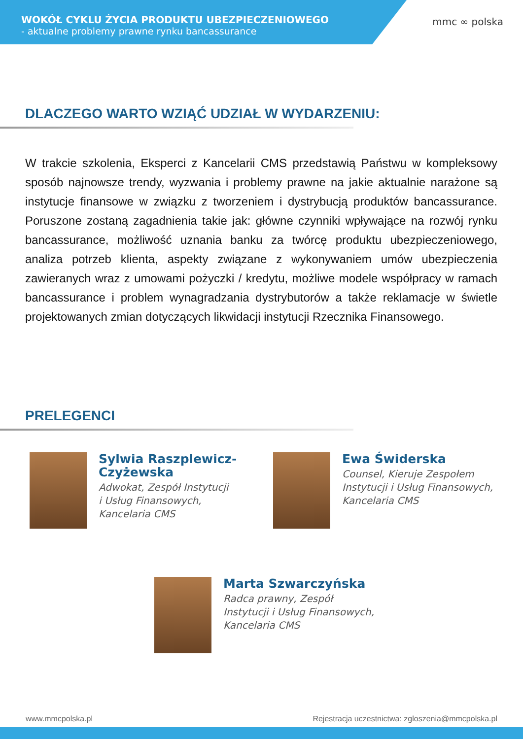WOKÓŁ CYKLU ŻYCIA PRODUKTU UBEZPIECZENIOWEGO
- aktualne problemy prawne rynku bancassurance
mmc ∞ polska
DLACZEGO WARTO WZIĄĆ UDZIAŁ W WYDARZENIU:
W trakcie szkolenia, Eksperci z Kancelarii CMS przedstawią Państwu w kompleksowy sposób najnowsze trendy, wyzwania i problemy prawne na jakie aktualnie narażone są instytucje finansowe w związku z tworzeniem i dystrybucją produktów bancassurance. Poruszone zostaną zagadnienia takie jak: główne czynniki wpływające na rozwój rynku bancassurance, możliwość uznania banku za twórcę produktu ubezpieczeniowego, analiza potrzeb klienta, aspekty związane z wykonywaniem umów ubezpieczenia zawieranych wraz z umowami pożyczki / kredytu, możliwe modele współpracy w ramach bancassurance i problem wynagradzania dystrybutorów a także reklamacje w świetle projektowanych zmian dotyczących likwidacji instytucji Rzecznika Finansowego.
PRELEGENCI
Sylwia Raszplewicz-
Czyżewska
Adwokat, Zespół Instytucji
i Usług Finansowych,
Kancelaria CMS
Ewa Świderska
Counsel, Kieruje Zespołem
Instytucji i Usług Finansowych,
Kancelaria CMS
Marta Szwarczyńska
Radca prawny, Zespół
Instytucji i Usług Finansowych,
Kancelaria CMS
www.mmcpolska.pl Rejestracja uczestnictwa: zgloszenia@mmcpolska.pl